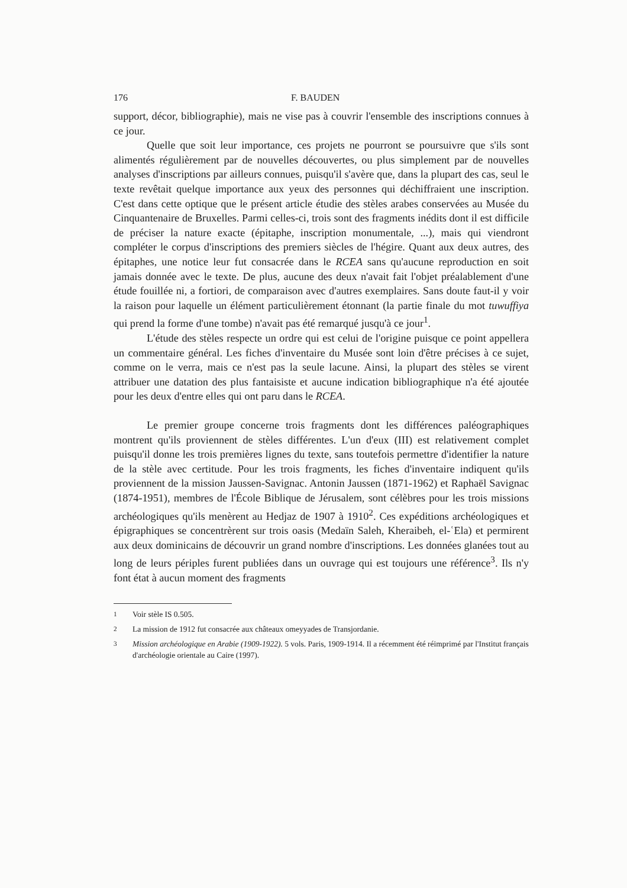176 F. BAUDEN
support, décor, bibliographie), mais ne vise pas à couvrir l'ensemble des inscriptions connues à ce jour.
Quelle que soit leur importance, ces projets ne pourront se poursuivre que s'ils sont alimentés régulièrement par de nouvelles découvertes, ou plus simplement par de nouvelles analyses d'inscriptions par ailleurs connues, puisqu'il s'avère que, dans la plupart des cas, seul le texte revêtait quelque importance aux yeux des personnes qui déchiffraient une inscription. C'est dans cette optique que le présent article étudie des stèles arabes conservées au Musée du Cinquantenaire de Bruxelles. Parmi celles-ci, trois sont des fragments inédits dont il est difficile de préciser la nature exacte (épitaphe, inscription monumentale, ...), mais qui viendront compléter le corpus d'inscriptions des premiers siècles de l'hégire. Quant aux deux autres, des épitaphes, une notice leur fut consacrée dans le RCEA sans qu'aucune reproduction en soit jamais donnée avec le texte. De plus, aucune des deux n'avait fait l'objet préalablement d'une étude fouillée ni, a fortiori, de comparaison avec d'autres exemplaires. Sans doute faut-il y voir la raison pour laquelle un élément particulièrement étonnant (la partie finale du mot tuwuffiya qui prend la forme d'une tombe) n'avait pas été remarqué jusqu'à ce jour<sup>1</sup>.
L'étude des stèles respecte un ordre qui est celui de l'origine puisque ce point appellera un commentaire général. Les fiches d'inventaire du Musée sont loin d'être précises à ce sujet, comme on le verra, mais ce n'est pas la seule lacune. Ainsi, la plupart des stèles se virent attribuer une datation des plus fantaisiste et aucune indication bibliographique n'a été ajoutée pour les deux d'entre elles qui ont paru dans le RCEA.
Le premier groupe concerne trois fragments dont les différences paléographiques montrent qu'ils proviennent de stèles différentes. L'un d'eux (III) est relativement complet puisqu'il donne les trois premières lignes du texte, sans toutefois permettre d'identifier la nature de la stèle avec certitude. Pour les trois fragments, les fiches d'inventaire indiquent qu'ils proviennent de la mission Jaussen-Savignac. Antonin Jaussen (1871-1962) et Raphaël Savignac (1874-1951), membres de l'École Biblique de Jérusalem, sont célèbres pour les trois missions archéologiques qu'ils menèrent au Hedjaz de 1907 à 1910<sup>2</sup>. Ces expéditions archéologiques et épigraphiques se concentrèrent sur trois oasis (Medaïn Saleh, Kheraibeh, el-ʿEla) et permirent aux deux dominicains de découvrir un grand nombre d'inscriptions. Les données glanées tout au long de leurs périples furent publiées dans un ouvrage qui est toujours une référence<sup>3</sup>. Ils n'y font état à aucun moment des fragments
<sup>1</sup> Voir stèle IS 0.505.
<sup>2</sup> La mission de 1912 fut consacrée aux châteaux omeyyades de Transjordanie.
<sup>3</sup> Mission archéologique en Arabie (1909-1922). 5 vols. Paris, 1909-1914. Il a récemment été réimprimé par l'Institut français d'archéologie orientale au Caire (1997).